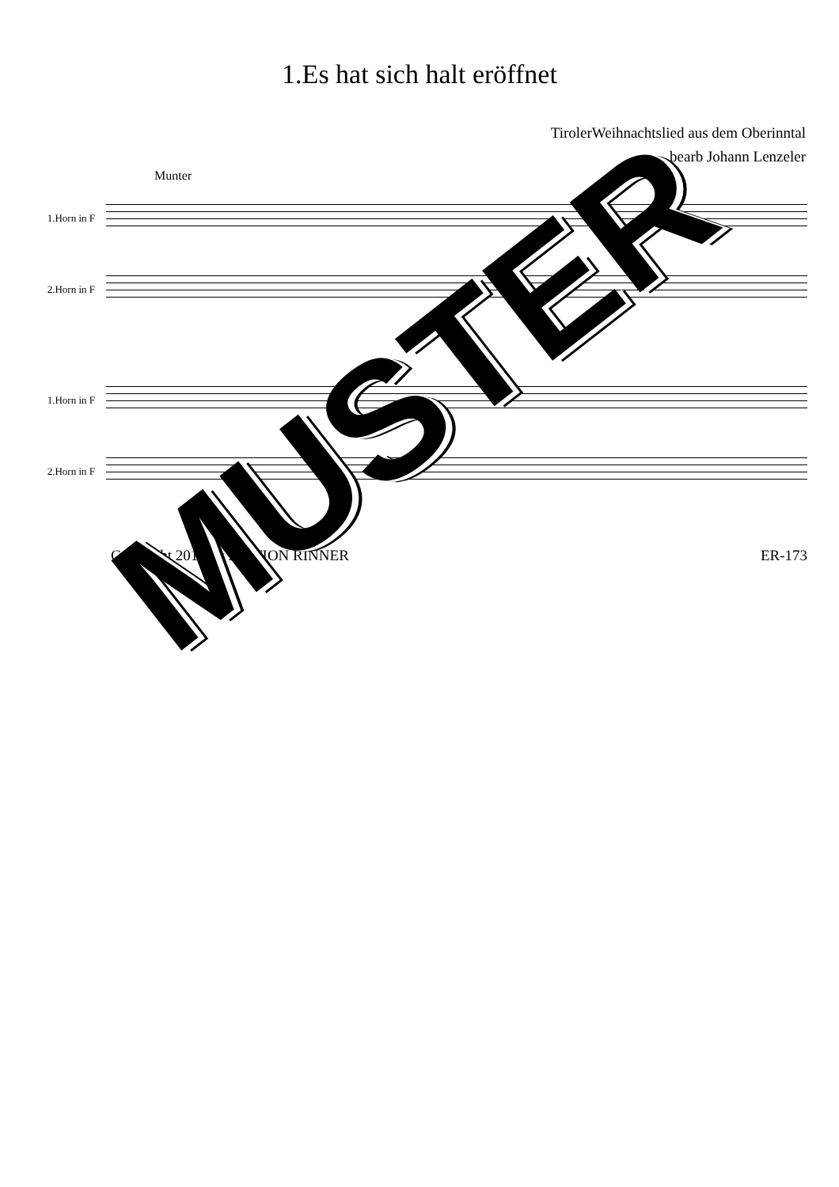1.Es hat sich halt eröffnet
TirolerWeihnachtslied aus dem Oberinntal
bearb Johann Lenzeler
Munter
1.Horn in F
2.Horn in F
1.Horn in F
2.Horn in F
Copyright 2015 by EDITION RINNER ER-173
MUSTER